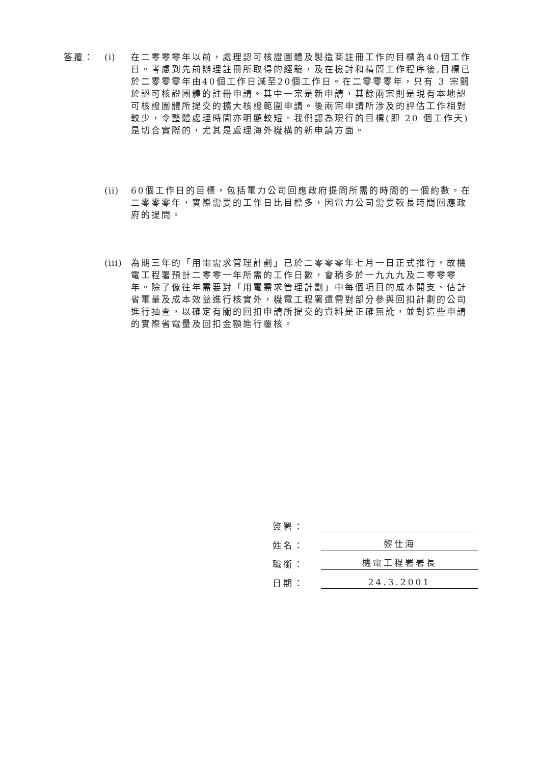答覆： (i) 在二零零零年以前，處理認可核證團體及製造商註冊工作的目標為40個工作日。考慮到先前辦理註冊所取得的經驗，及在檢討和精簡工作程序後,目標已於二零零零年由40個工作日減至20個工作日。在二零零零年，只有 3 宗關於認可核證團體的註冊申請。其中一宗是新申請，其餘兩宗則是現有本地認可核證團體所提交的擴大核證範圍申請。後兩宗申請所涉及的評估工作相對較少，令整體處理時間亦明顯較短。我們認為現行的目標(即 20 個工作天)是切合實際的，尤其是處理海外機構的新申請方面。
(ii)
60個工作日的目標，包括電力公司回應政府提問所需的時間的一個約數。在二零零零年，實際需要的工作日比目標多，因電力公司需要較長時間回應政府的提問。
(iii)
為期三年的「用電需求管理計劃」已於二零零零年七月一日正式推行，故機電工程署預計二零零一年所需的工作日數，會稍多於一九九九及二零零零年。除了像往年需要對「用電需求管理計劃」中每個項目的成本開支、估計省電量及成本效益進行核實外，機電工程署還需對部分參與回扣計劃的公司進行抽查，以確定有關的回扣申請所提交的資料是正確無訛，並對這些申請的實際省電量及回扣金額進行覆核。
簽署：
姓名：
黎仕海
職銜：
機電工程署署長
日期：
24.3.2001